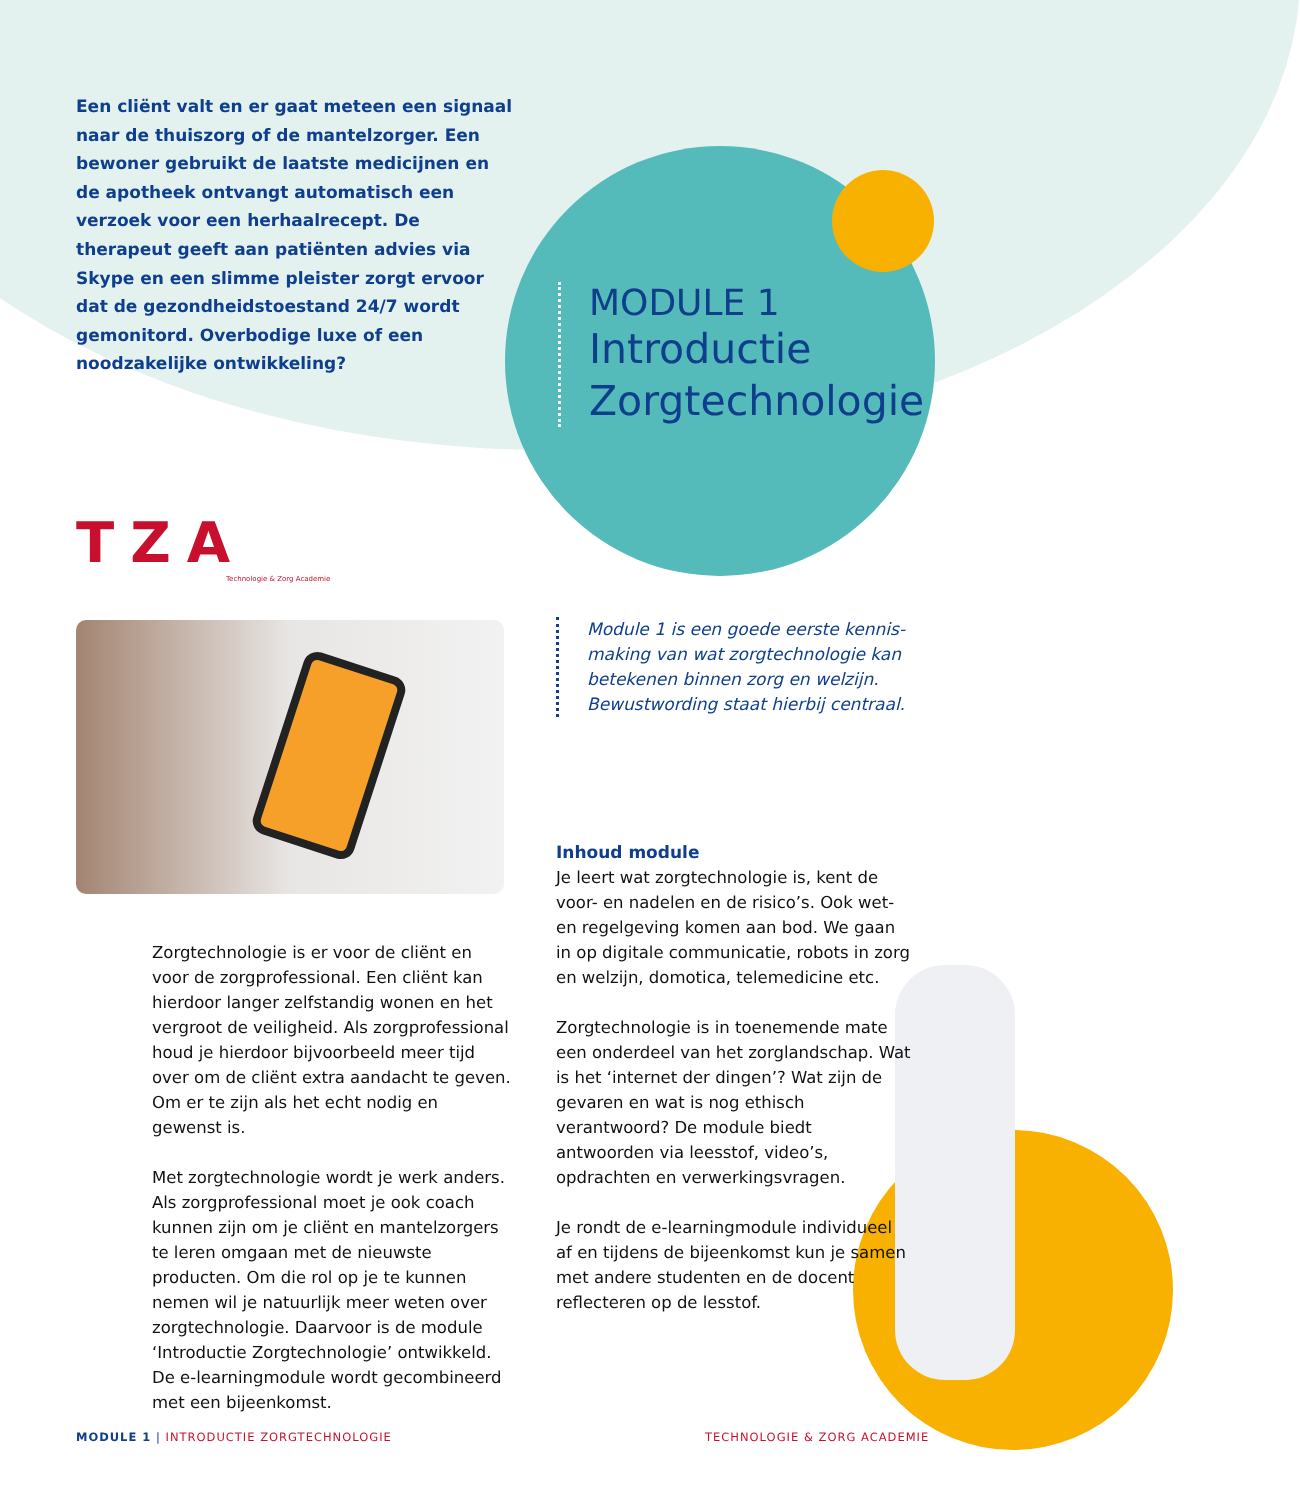Een cliënt valt en er gaat meteen een signaal naar de thuiszorg of de mantelzorger. Een bewoner gebruikt de laatste medicijnen en de apotheek ontvangt automatisch een verzoek voor een herhaalrecept. De therapeut geeft aan patiënten advies via Skype en een slimme pleister zorgt ervoor dat de gezond­heidstoestand 24/7 wordt gemonitord. Overbodige luxe of een noodzakelijke ontwikkeling?
MODULE 1
Introductie
Zorgtechnologie
TZA
Technologie & Zorg Academie
Module 1 is een goede eerste kennis­making van wat zorgtechnologie kan betekenen binnen zorg en welzijn. Bewustwording staat hierbij centraal.
Zorgtechnologie is er voor de cliënt en voor de zorgprofessional. Een cliënt kan hierdoor langer zelfstandig wonen en het vergroot de veiligheid. Als zorgprofessional houd je hierdoor bijvoorbeeld meer tijd over om de cliënt extra aandacht te geven. Om er te zijn als het echt nodig en gewenst is.
Met zorgtechnologie wordt je werk anders. Als zorgprofessional moet je ook coach kunnen zijn om je cliënt en mantelzorgers te leren omgaan met de nieuwste producten. Om die rol op je te kunnen nemen wil je natuurlijk meer weten over zorgtechnologie. Daarvoor is de module ‘Introductie Zorg­technologie’ ontwikkeld. De e-learningmodule wordt gecombineerd met een bijeenkomst.
Inhoud module
Je leert wat zorgtechnologie is, kent de voor- en nadelen en de risico’s. Ook wet- en regelgeving komen aan bod. We gaan in op digitale communicatie, robots in zorg en welzijn, domotica, telemedicine etc.
Zorgtechnologie is in toenemende mate een onderdeel van het zorglandschap. Wat is het ‘internet der dingen’? Wat zijn de gevaren en wat is nog ethisch verantwoord? De module biedt antwoorden via leesstof, video’s, opdrachten en verwerkingsvragen.
Je rondt de e-learningmodule individueel af en tijdens de bijeenkomst kun je samen met andere studenten en de docent reflecteren op de lesstof.
MODULE 1 | INTRODUCTIE ZORGTECHNOLOGIE
TECHNOLOGIE & ZORG ACADEMIE